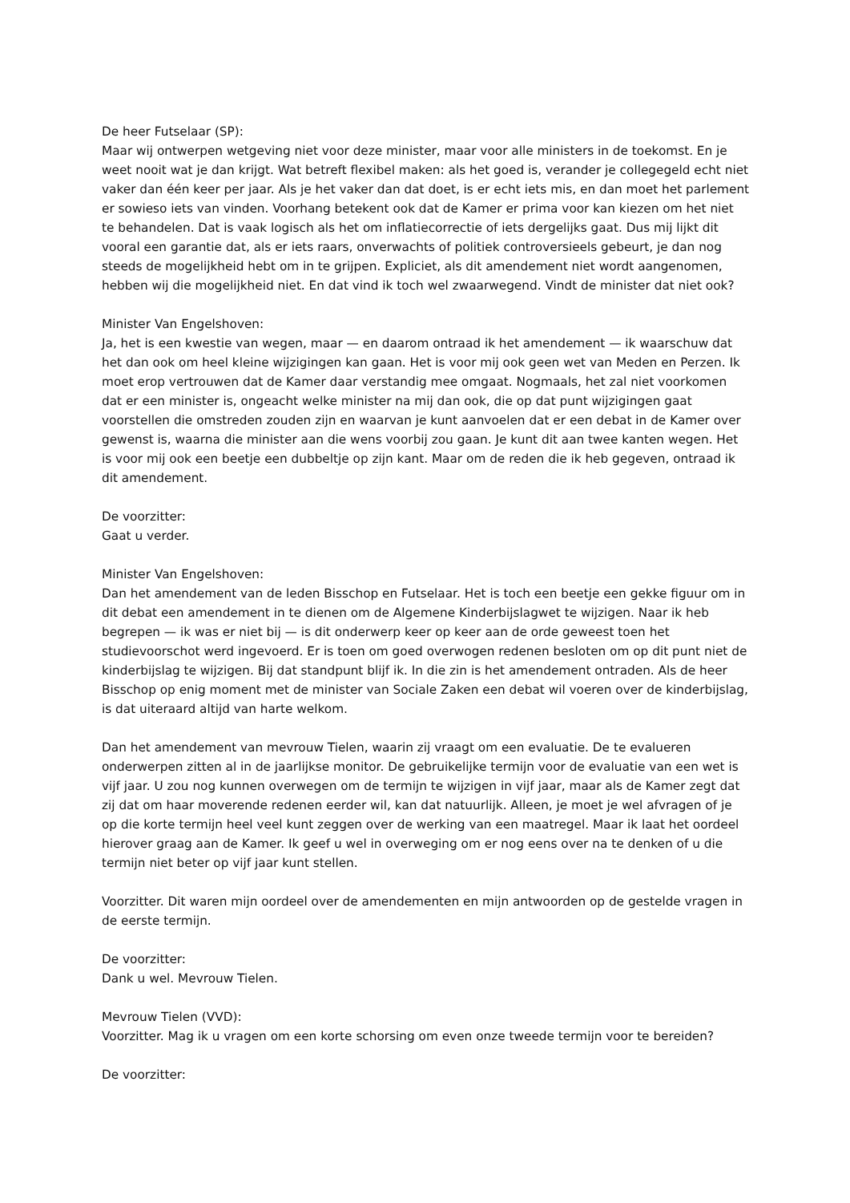De heer Futselaar (SP):
Maar wij ontwerpen wetgeving niet voor deze minister, maar voor alle ministers in de toekomst. En je weet nooit wat je dan krijgt. Wat betreft flexibel maken: als het goed is, verander je collegegeld echt niet vaker dan één keer per jaar. Als je het vaker dan dat doet, is er echt iets mis, en dan moet het parlement er sowieso iets van vinden. Voorhang betekent ook dat de Kamer er prima voor kan kiezen om het niet te behandelen. Dat is vaak logisch als het om inflatiecorrectie of iets dergelijks gaat. Dus mij lijkt dit vooral een garantie dat, als er iets raars, onverwachts of politiek controversieels gebeurt, je dan nog steeds de mogelijkheid hebt om in te grijpen. Expliciet, als dit amendement niet wordt aangenomen, hebben wij die mogelijkheid niet. En dat vind ik toch wel zwaarwegend. Vindt de minister dat niet ook?
Minister Van Engelshoven:
Ja, het is een kwestie van wegen, maar — en daarom ontraad ik het amendement — ik waarschuw dat het dan ook om heel kleine wijzigingen kan gaan. Het is voor mij ook geen wet van Meden en Perzen. Ik moet erop vertrouwen dat de Kamer daar verstandig mee omgaat. Nogmaals, het zal niet voorkomen dat er een minister is, ongeacht welke minister na mij dan ook, die op dat punt wijzigingen gaat voorstellen die omstreden zouden zijn en waarvan je kunt aanvoelen dat er een debat in de Kamer over gewenst is, waarna die minister aan die wens voorbij zou gaan. Je kunt dit aan twee kanten wegen. Het is voor mij ook een beetje een dubbeltje op zijn kant. Maar om de reden die ik heb gegeven, ontraad ik dit amendement.
De voorzitter:
Gaat u verder.
Minister Van Engelshoven:
Dan het amendement van de leden Bisschop en Futselaar. Het is toch een beetje een gekke figuur om in dit debat een amendement in te dienen om de Algemene Kinderbijslagwet te wijzigen. Naar ik heb begrepen — ik was er niet bij — is dit onderwerp keer op keer aan de orde geweest toen het studievoorschot werd ingevoerd. Er is toen om goed overwogen redenen besloten om op dit punt niet de kinderbijslag te wijzigen. Bij dat standpunt blijf ik. In die zin is het amendement ontraden. Als de heer Bisschop op enig moment met de minister van Sociale Zaken een debat wil voeren over de kinderbijslag, is dat uiteraard altijd van harte welkom.
Dan het amendement van mevrouw Tielen, waarin zij vraagt om een evaluatie. De te evalueren onderwerpen zitten al in de jaarlijkse monitor. De gebruikelijke termijn voor de evaluatie van een wet is vijf jaar. U zou nog kunnen overwegen om de termijn te wijzigen in vijf jaar, maar als de Kamer zegt dat zij dat om haar moverende redenen eerder wil, kan dat natuurlijk. Alleen, je moet je wel afvragen of je op die korte termijn heel veel kunt zeggen over de werking van een maatregel. Maar ik laat het oordeel hierover graag aan de Kamer. Ik geef u wel in overweging om er nog eens over na te denken of u die termijn niet beter op vijf jaar kunt stellen.
Voorzitter. Dit waren mijn oordeel over de amendementen en mijn antwoorden op de gestelde vragen in de eerste termijn.
De voorzitter:
Dank u wel. Mevrouw Tielen.
Mevrouw Tielen (VVD):
Voorzitter. Mag ik u vragen om een korte schorsing om even onze tweede termijn voor te bereiden?
De voorzitter: